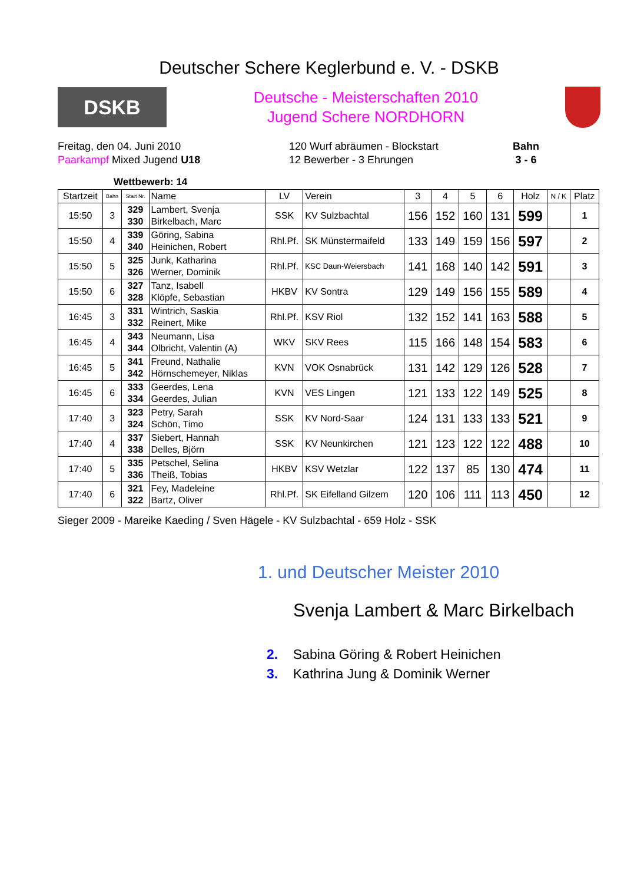Deutscher Schere Keglerbund e. V. - DSKB
DSKB
Deutsche - Meisterschaften 2010
Jugend Schere NORDHORN
Freitag, den 04. Juni 2010
Paarkampf Mixed Jugend U18
120 Wurf abräumen - Blockstart
12 Bewerber - 3 Ehrungen
Bahn
3 - 6
Wettbewerb: 14
| Startzeit | Bahn | Start Nr. | Name | LV | Verein | 3 | 4 | 5 | 6 | Holz | N / K | Platz |
| --- | --- | --- | --- | --- | --- | --- | --- | --- | --- | --- | --- | --- |
| 15:50 | 3 | 329 330 | Lambert, Svenja Birkelbach, Marc | SSK | KV Sulzbachtal | 156 | 152 | 160 | 131 | 599 | | 1 |
| 15:50 | 4 | 339 340 | Göring, Sabina Heinichen, Robert | Rhl.Pf. | SK Münstermaifeld | 133 | 149 | 159 | 156 | 597 | | 2 |
| 15:50 | 5 | 325 326 | Junk, Katharina Werner, Dominik | Rhl.Pf. | KSC Daun-Weiersbach | 141 | 168 | 140 | 142 | 591 | | 3 |
| 15:50 | 6 | 327 328 | Tanz, Isabell Klöpfe, Sebastian | HKBV | KV Sontra | 129 | 149 | 156 | 155 | 589 | | 4 |
| 16:45 | 3 | 331 332 | Wintrich, Saskia Reinert, Mike | Rhl.Pf. | KSV Riol | 132 | 152 | 141 | 163 | 588 | | 5 |
| 16:45 | 4 | 343 344 | Neumann, Lisa Olbricht, Valentin (A) | WKV | SKV Rees | 115 | 166 | 148 | 154 | 583 | | 6 |
| 16:45 | 5 | 341 342 | Freund, Nathalie Hörnschemeyer, Niklas | KVN | VOK Osnabrück | 131 | 142 | 129 | 126 | 528 | | 7 |
| 16:45 | 6 | 333 334 | Geerdes, Lena Geerdes, Julian | KVN | VES Lingen | 121 | 133 | 122 | 149 | 525 | | 8 |
| 17:40 | 3 | 323 324 | Petry, Sarah Schön, Timo | SSK | KV Nord-Saar | 124 | 131 | 133 | 133 | 521 | | 9 |
| 17:40 | 4 | 337 338 | Siebert, Hannah Delles, Björn | SSK | KV Neunkirchen | 121 | 123 | 122 | 122 | 488 | | 10 |
| 17:40 | 5 | 335 336 | Petschel, Selina Theiß, Tobias | HKBV | KSV Wetzlar | 122 | 137 | 85 | 130 | 474 | | 11 |
| 17:40 | 6 | 321 322 | Fey, Madeleine Bartz, Oliver | Rhl.Pf. | SK Eifelland Gilzem | 120 | 106 | 111 | 113 | 450 | | 12 |
Sieger 2009 - Mareike Kaeding / Sven Hägele - KV Sulzbachtal - 659 Holz - SSK
1. und Deutscher Meister 2010
Svenja Lambert & Marc Birkelbach
2. Sabina Göring & Robert Heinichen
3. Kathrina Jung & Dominik Werner